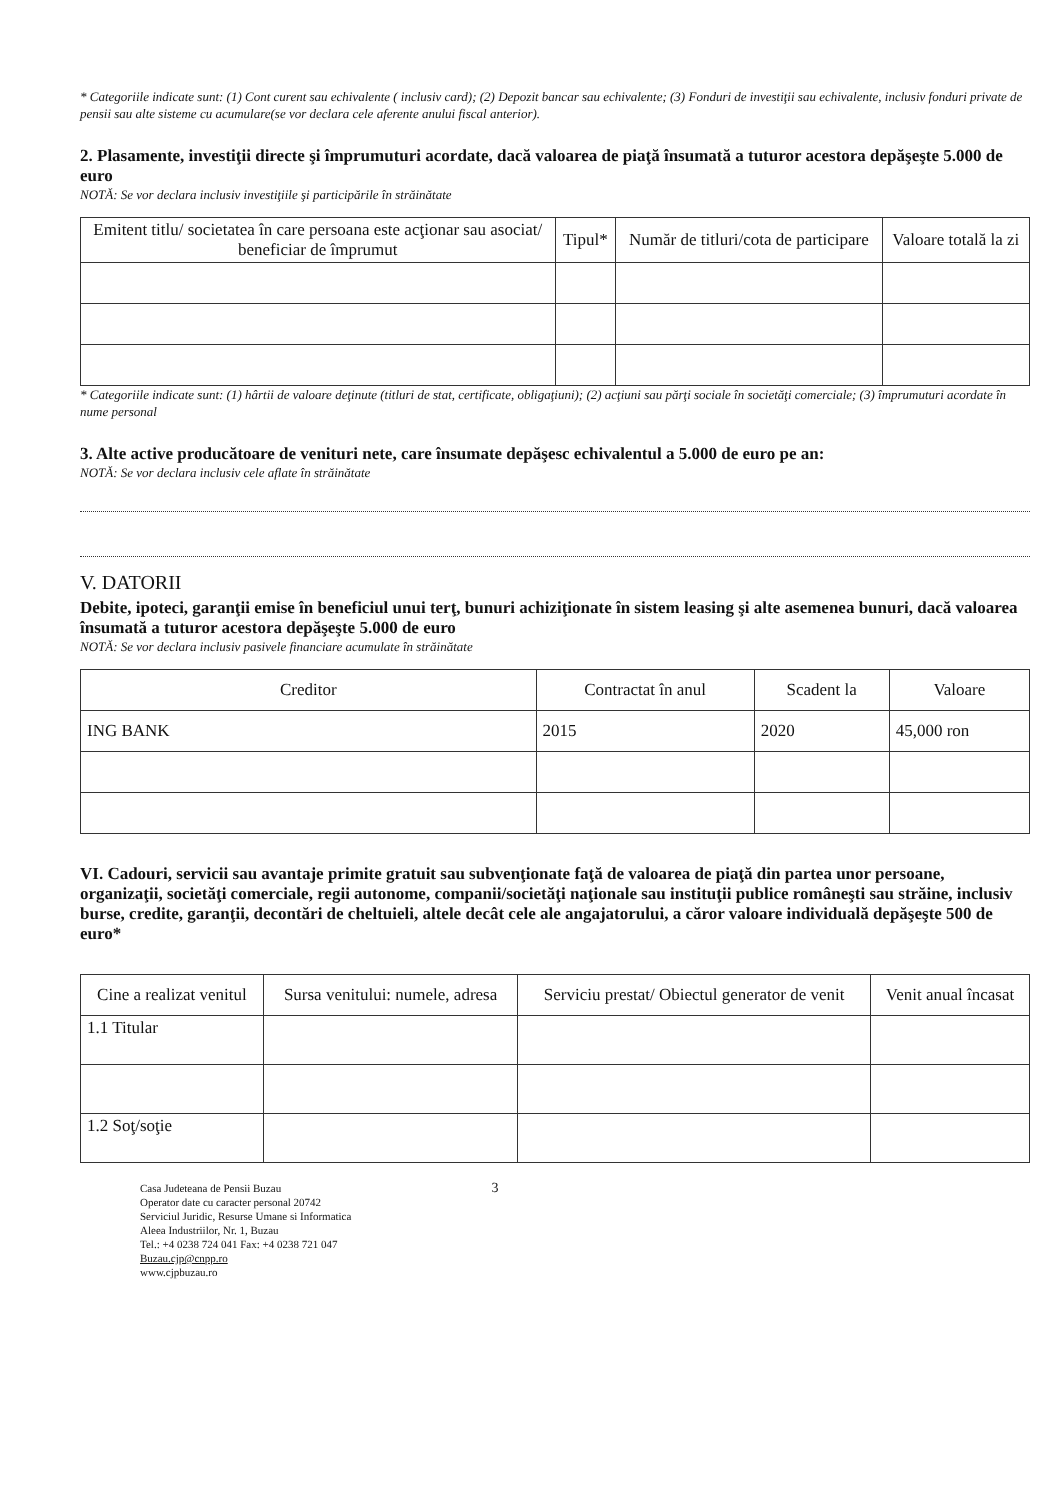* Categoriile indicate sunt: (1) Cont curent sau echivalente ( inclusiv card); (2) Depozit bancar sau echivalente; (3) Fonduri de investiţii sau echivalente, inclusiv fonduri private de pensii sau alte sisteme cu acumulare(se vor declara cele aferente anului fiscal anterior).
2. Plasamente, investiţii directe şi împrumuturi acordate, dacă valoarea de piaţă însumată a tuturor acestora depăşeşte 5.000 de euro
NOTĂ: Se vor declara inclusiv investiţiile şi participările în străinătate
| Emitent titlu/ societatea în care persoana este acţionar sau asociat/ beneficiar de împrumut | Tipul* | Număr de titluri/cota de participare | Valoare totală la zi |
| --- | --- | --- | --- |
* Categoriile indicate sunt: (1) hârtii de valoare deţinute (titluri de stat, certificate, obligaţiuni); (2) acţiuni sau părţi sociale în societăţi comerciale; (3) împrumuturi acordate în nume personal
3. Alte active producătoare de venituri nete, care însumate depăşesc echivalentul a 5.000 de euro pe an:
NOTĂ: Se vor declara inclusiv cele aflate în străinătate
V. DATORII
Debite, ipoteci, garanţii emise în beneficiul unui terţ, bunuri achiziţionate în sistem leasing şi alte asemenea bunuri, dacă valoarea însumată a tuturor acestora depăşeşte 5.000 de euro
NOTĂ: Se vor declara inclusiv pasivele financiare acumulate în străinătate
| Creditor | Contractat în anul | Scadent la | Valoare |
| --- | --- | --- | --- |
| ING BANK | 2015 | 2020 | 45,000 ron |
VI. Cadouri, servicii sau avantaje primite gratuit sau subvenţionate faţă de valoarea de piaţă din partea unor persoane, organizaţii, societăţi comerciale, regii autonome, companii/societăţi naţionale sau instituţii publice româneşti sau străine, inclusiv burse, credite, garanţii, decontări de cheltuieli, altele decât cele ale angajatorului, a căror valoare individuală depăşeşte 500 de euro*
| Cine a realizat venitul | Sursa venitului: numele, adresa | Serviciu prestat/ Obiectul generator de venit | Venit anual încasat |
| --- | --- | --- | --- |
| 1.1 Titular | | | |
| 1.2 Soţ/soţie | | | |
Casa Judeteana de Pensii Buzau
Operator date cu caracter personal 20742
Serviciul Juridic, Resurse Umane si Informatica
Aleea Industriilor, Nr. 1, Buzau
Tel.: +4 0238 724 041 Fax: +4 0238 721 047
Buzau.cjp@cnpp.ro
www.cjpbuzau.ro
3